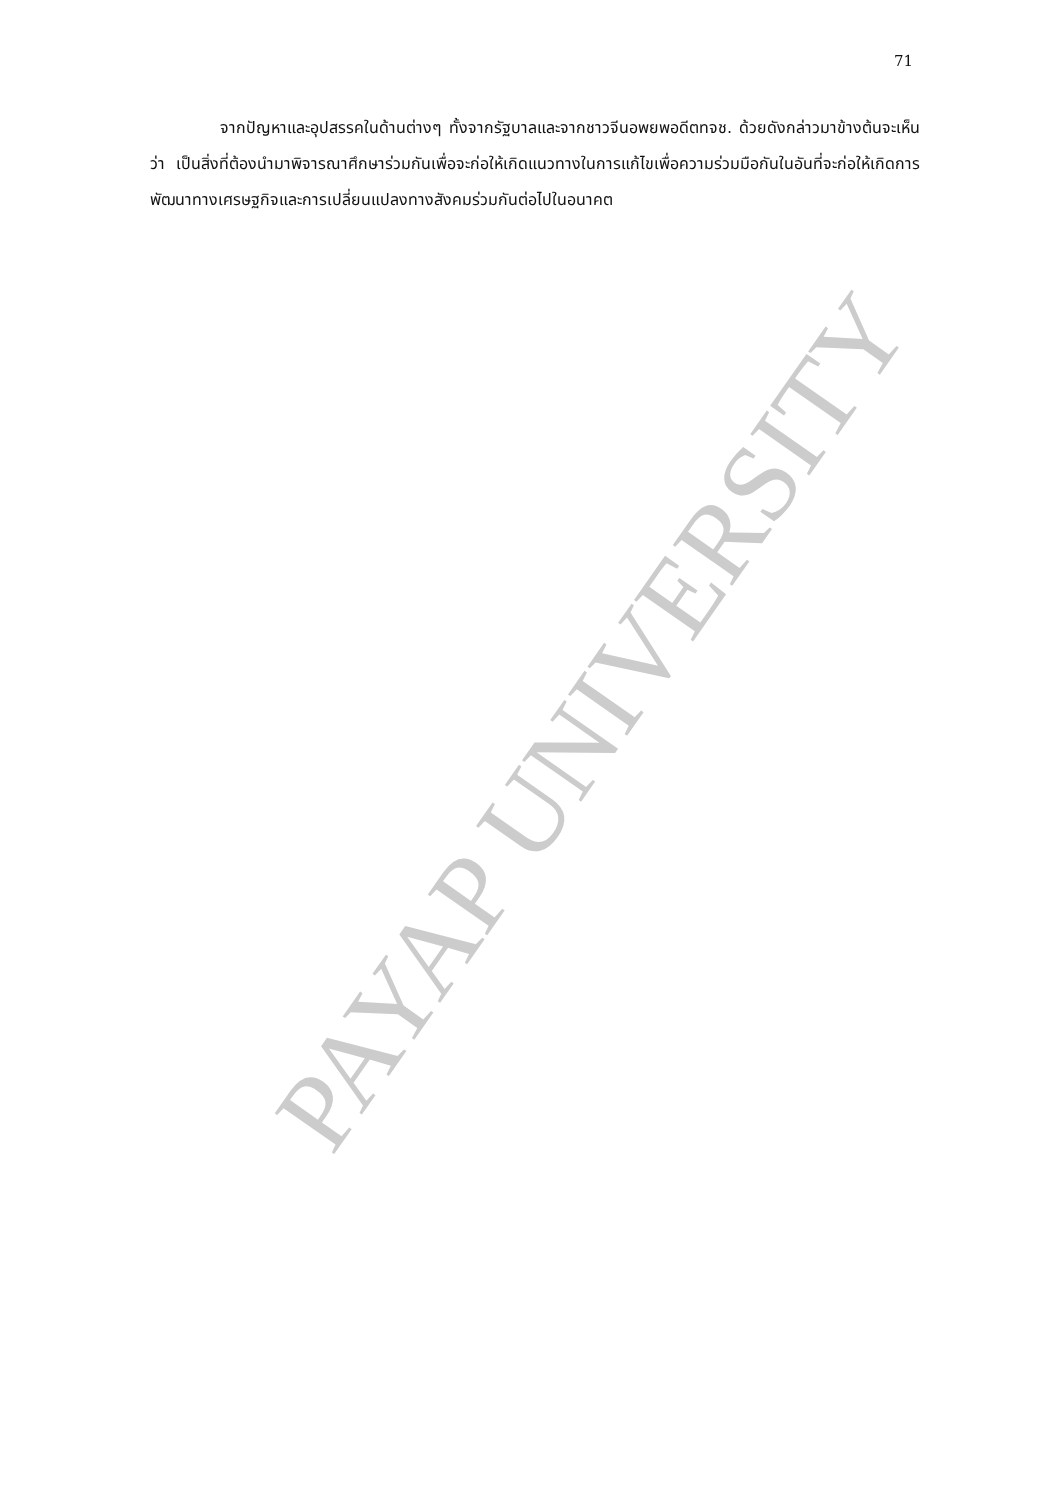71
จากปัญหาและอุปสรรคในด้านต่างๆ ทั้งจากรัฐบาลและจากชาวจีนอพยพอดีตทจช. ด้วยดังกล่าวมาข้างต้นจะเห็นว่า เป็นสิ่งที่ต้องนำมาพิจารณาศึกษาร่วมกันเพื่อจะก่อให้เกิดแนวทางในการแก้ไขเพื่อความร่วมมือกันในอันที่จะก่อให้เกิดการพัฒนาทางเศรษฐกิจและการเปลี่ยนแปลงทางสังคมร่วมกันต่อไปในอนาคต
PAYAP UNIVERSITY